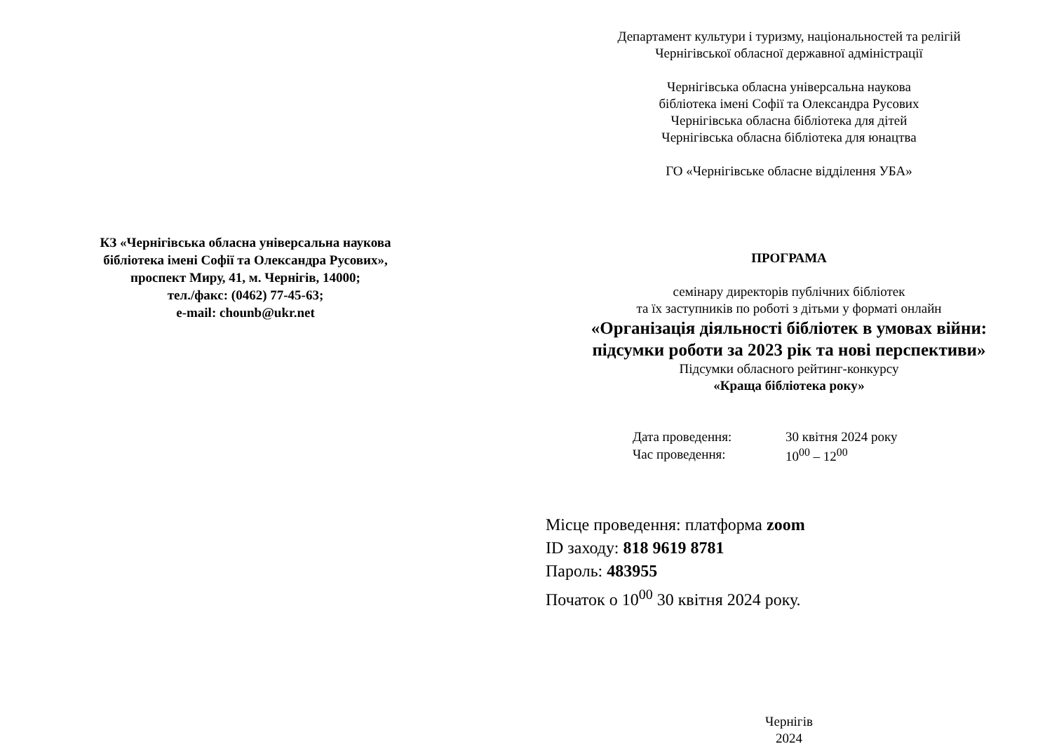КЗ «Чернігівська обласна універсальна наукова
бібліотека імені Софії та Олександра Русових»,
проспект Миру, 41, м. Чернігів, 14000;
тел./факс: (0462) 77-45-63;
e-mail: chounb@ukr.net
Департамент культури і туризму, національностей та релігій
Чернігівської обласної державної адміністрації
Чернігівська обласна універсальна наукова
бібліотека імені Софії та Олександра Русових
Чернігівська обласна бібліотека для дітей
Чернігівська обласна бібліотека для юнацтва
ГО «Чернігівське обласне відділення УБА»
ПРОГРАМА
семінару директорів публічних бібліотек
та їх заступників по роботі з дітьми у форматі онлайн
«Організація діяльності бібліотек в умовах війни:
підсумки роботи за 2023 рік та нові перспективи»
Підсумки обласного рейтинг-конкурсу
«Краща бібліотека року»
| Дата проведення: | 30 квітня 2024 року |
| Час проведення: | 10<sup>00</sup> – 12<sup>00</sup> |
Місце проведення: платформа zoom
ID заходу: 818 9619 8781
Пароль: 483955
Початок о 10<sup>00</sup> 30 квітня 2024 року.
Чернігів
2024